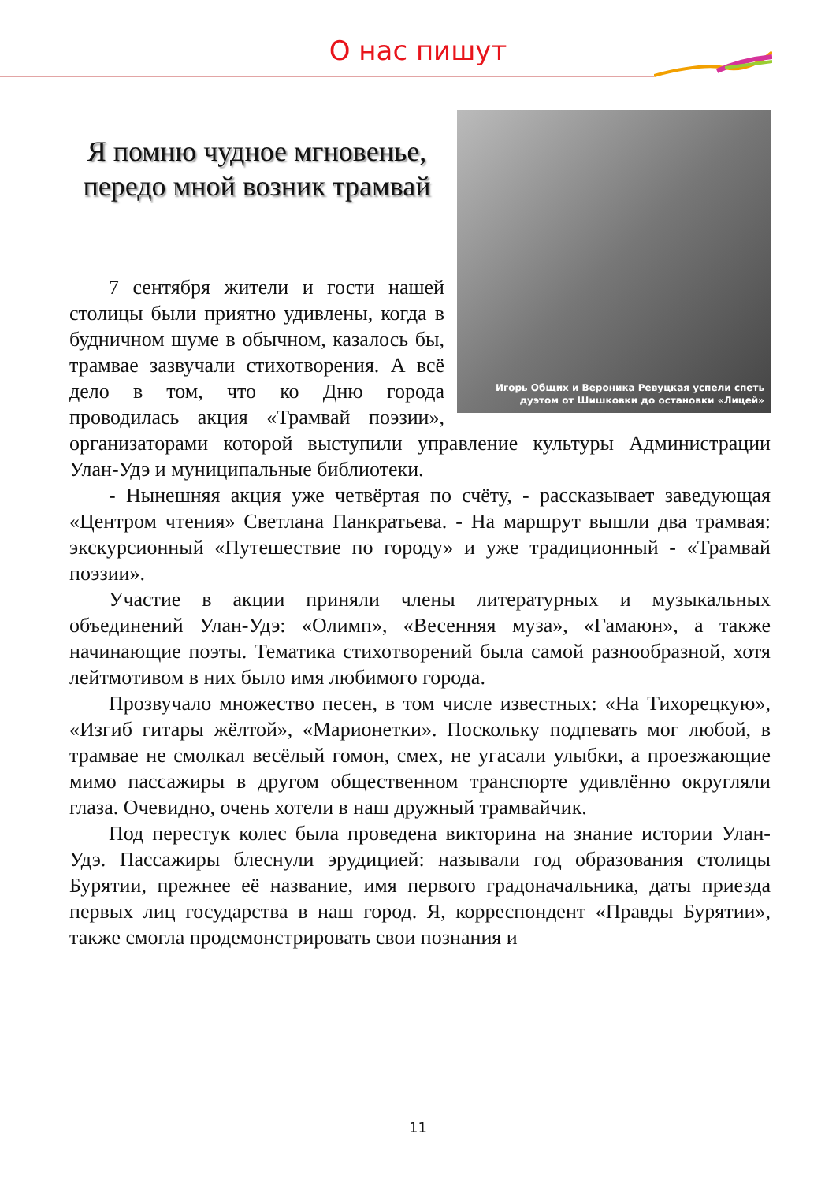О нас пишут
Игорь Общих и Вероника Ревуцкая успели спеть дуэтом от Шишковки до остановки «Лицей»
Я помню чудное мгновенье, передо мной возник трамвай
7 сентября жители и гости нашей столицы были приятно удивлены, когда в будничном шуме в обычном, казалось бы, трамвае зазвучали стихотворения. А всё дело в том, что ко Дню города проводилась акция «Трамвай поэзии», организаторами которой выступили управление культуры Администрации Улан-Удэ и муниципальные библиотеки.
- Нынешняя акция уже четвёртая по счёту, - рассказывает заведующая «Центром чтения» Светлана Панкратьева. - На маршрут вышли два трамвая: экскурсионный «Путешествие по городу» и уже традиционный - «Трамвай поэзии».
Участие в акции приняли члены литературных и музыкальных объединений Улан-Удэ: «Олимп», «Весенняя муза», «Гамаюн», а также начинающие поэты. Тематика стихотворений была самой разнообразной, хотя лейтмотивом в них было имя любимого города.
Прозвучало множество песен, в том числе известных: «На Тихорецкую», «Изгиб гитары жёлтой», «Марионетки». Поскольку подпевать мог любой, в трамвае не смолкал весёлый гомон, смех, не угасали улыбки, а проезжающие мимо пассажиры в другом общественном транспорте удивлённо округляли глаза. Очевидно, очень хотели в наш дружный трамвайчик.
Под перестук колес была проведена викторина на знание истории Улан-Удэ. Пассажиры блеснули эрудицией: называли год образования столицы Бурятии, прежнее её название, имя первого градоначальника, даты приезда первых лиц государства в наш город. Я, корреспондент «Правды Бурятии», также смогла продемонстрировать свои познания и
11